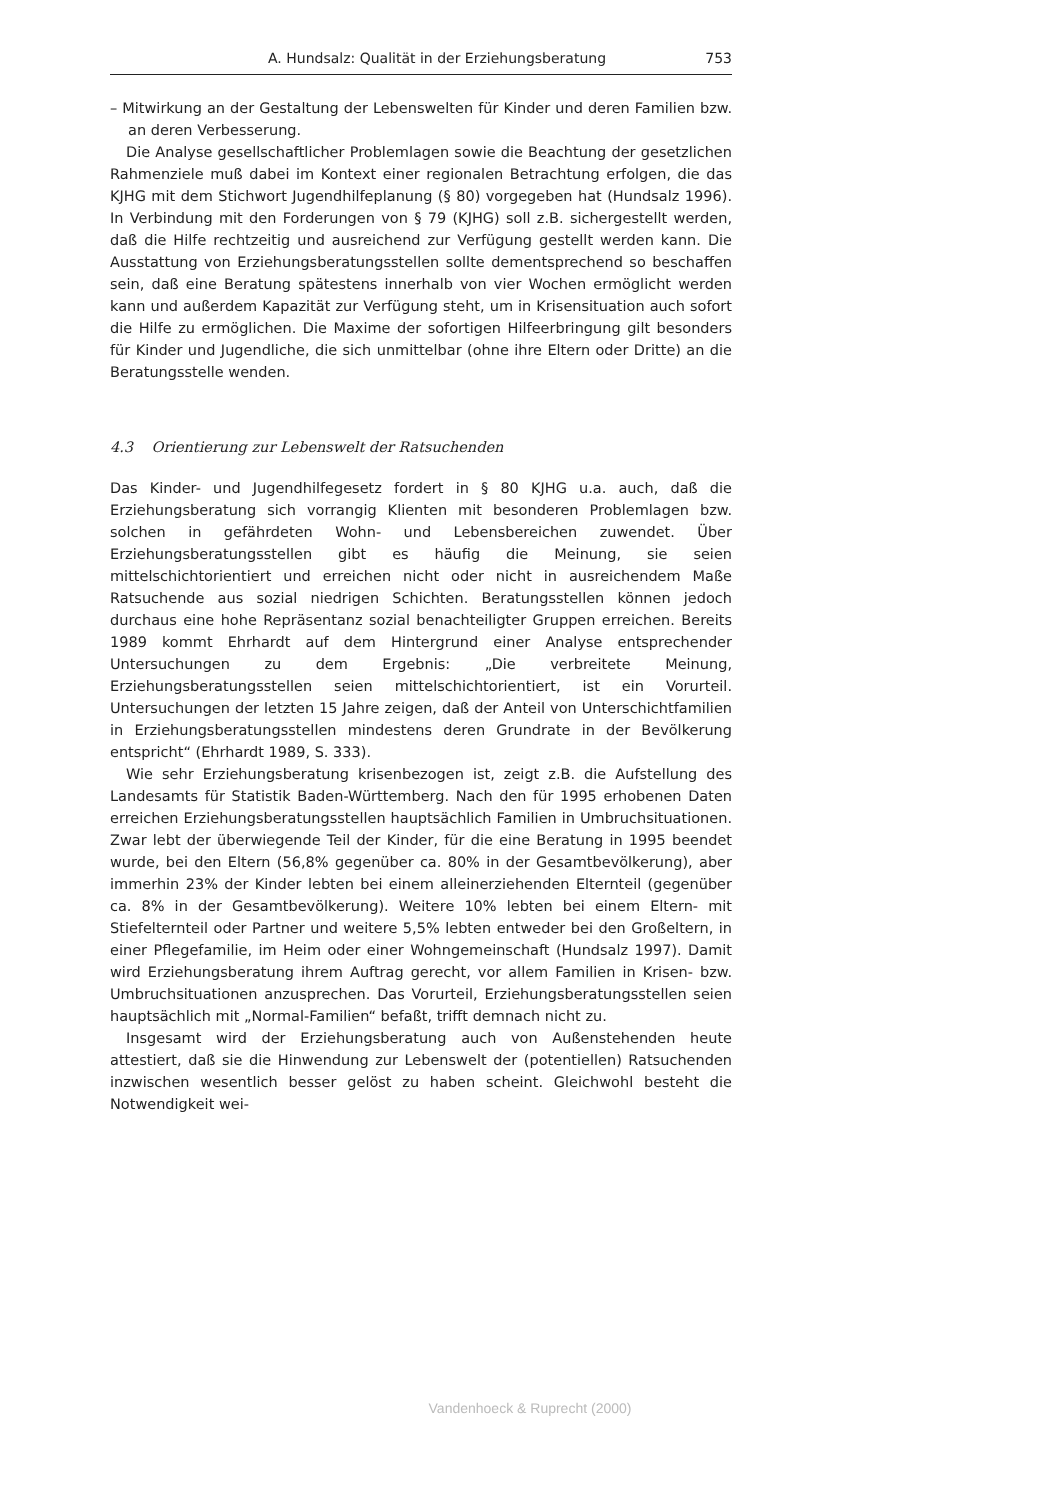A. Hundsalz: Qualität in der Erziehungsberatung 753
– Mitwirkung an der Gestaltung der Lebenswelten für Kinder und deren Familien bzw. an deren Verbesserung.
Die Analyse gesellschaftlicher Problemlagen sowie die Beachtung der gesetzlichen Rahmenziele muß dabei im Kontext einer regionalen Betrachtung erfolgen, die das KJHG mit dem Stichwort Jugendhilfeplanung (§ 80) vorgegeben hat (Hundsalz 1996). In Verbindung mit den Forderungen von § 79 (KJHG) soll z.B. sichergestellt werden, daß die Hilfe rechtzeitig und ausreichend zur Verfügung gestellt werden kann. Die Ausstattung von Erziehungsberatungsstellen sollte dementsprechend so beschaffen sein, daß eine Beratung spätestens innerhalb von vier Wochen ermöglicht werden kann und außerdem Kapazität zur Verfügung steht, um in Krisensituation auch sofort die Hilfe zu ermöglichen. Die Maxime der sofortigen Hilfeerbringung gilt besonders für Kinder und Jugendliche, die sich unmittelbar (ohne ihre Eltern oder Dritte) an die Beratungsstelle wenden.
4.3 Orientierung zur Lebenswelt der Ratsuchenden
Das Kinder- und Jugendhilfegesetz fordert in § 80 KJHG u.a. auch, daß die Erziehungsberatung sich vorrangig Klienten mit besonderen Problemlagen bzw. solchen in gefährdeten Wohn- und Lebensbereichen zuwendet. Über Erziehungsberatungsstellen gibt es häufig die Meinung, sie seien mittelschichtorientiert und erreichen nicht oder nicht in ausreichendem Maße Ratsuchende aus sozial niedrigen Schichten. Beratungsstellen können jedoch durchaus eine hohe Repräsentanz sozial benachteiligter Gruppen erreichen. Bereits 1989 kommt Ehrhardt auf dem Hintergrund einer Analyse entsprechender Untersuchungen zu dem Ergebnis: „Die verbreitete Meinung, Erziehungsberatungsstellen seien mittelschichtorientiert, ist ein Vorurteil. Untersuchungen der letzten 15 Jahre zeigen, daß der Anteil von Unterschichtfamilien in Erziehungsberatungsstellen mindestens deren Grundrate in der Bevölkerung entspricht“ (Ehrhardt 1989, S. 333).
Wie sehr Erziehungsberatung krisenbezogen ist, zeigt z.B. die Aufstellung des Landesamts für Statistik Baden-Württemberg. Nach den für 1995 erhobenen Daten erreichen Erziehungsberatungsstellen hauptsächlich Familien in Umbruchsituationen. Zwar lebt der überwiegende Teil der Kinder, für die eine Beratung in 1995 beendet wurde, bei den Eltern (56,8% gegenüber ca. 80% in der Gesamtbevölkerung), aber immerhin 23% der Kinder lebten bei einem alleinerziehenden Elternteil (gegenüber ca. 8% in der Gesamtbevölkerung). Weitere 10% lebten bei einem Eltern- mit Stiefelternteil oder Partner und weitere 5,5% lebten entweder bei den Großeltern, in einer Pflegefamilie, im Heim oder einer Wohngemeinschaft (Hundsalz 1997). Damit wird Erziehungsberatung ihrem Auftrag gerecht, vor allem Familien in Krisen- bzw. Umbruchsituationen anzusprechen. Das Vorurteil, Erziehungsberatungsstellen seien hauptsächlich mit „Normal-Familien“ befaßt, trifft demnach nicht zu.
Insgesamt wird der Erziehungsberatung auch von Außenstehenden heute attestiert, daß sie die Hinwendung zur Lebenswelt der (potentiellen) Ratsuchenden inzwischen wesentlich besser gelöst zu haben scheint. Gleichwohl besteht die Notwendigkeit wei-
Vandenhoeck & Ruprecht (2000)